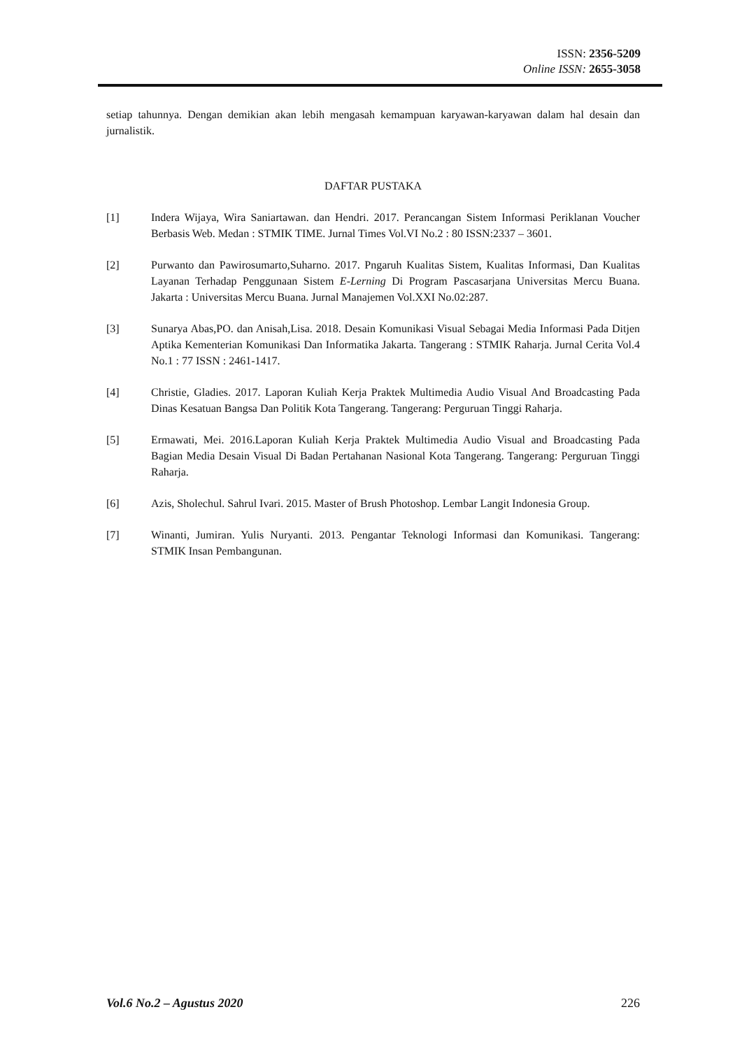ISSN: 2356-5209
Online ISSN: 2655-3058
setiap tahunnya. Dengan demikian akan lebih mengasah kemampuan karyawan-karyawan dalam hal desain dan jurnalistik.
DAFTAR PUSTAKA
[1] Indera Wijaya, Wira Saniartawan. dan Hendri. 2017. Perancangan Sistem Informasi Periklanan Voucher Berbasis Web. Medan : STMIK TIME. Jurnal Times Vol.VI No.2 : 80 ISSN:2337 – 3601.
[2] Purwanto dan Pawirosumarto,Suharno. 2017. Pngaruh Kualitas Sistem, Kualitas Informasi, Dan Kualitas Layanan Terhadap Penggunaan Sistem E-Lerning Di Program Pascasarjana Universitas Mercu Buana. Jakarta : Universitas Mercu Buana. Jurnal Manajemen Vol.XXI No.02:287.
[3] Sunarya Abas,PO. dan Anisah,Lisa. 2018. Desain Komunikasi Visual Sebagai Media Informasi Pada Ditjen Aptika Kementerian Komunikasi Dan Informatika Jakarta. Tangerang : STMIK Raharja. Jurnal Cerita Vol.4 No.1 : 77 ISSN : 2461-1417.
[4] Christie, Gladies. 2017. Laporan Kuliah Kerja Praktek Multimedia Audio Visual And Broadcasting Pada Dinas Kesatuan Bangsa Dan Politik Kota Tangerang. Tangerang: Perguruan Tinggi Raharja.
[5] Ermawati, Mei. 2016.Laporan Kuliah Kerja Praktek Multimedia Audio Visual and Broadcasting Pada Bagian Media Desain Visual Di Badan Pertahanan Nasional Kota Tangerang. Tangerang: Perguruan Tinggi Raharja.
[6] Azis, Sholechul. Sahrul Ivari. 2015. Master of Brush Photoshop. Lembar Langit Indonesia Group.
[7] Winanti, Jumiran. Yulis Nuryanti. 2013. Pengantar Teknologi Informasi dan Komunikasi. Tangerang: STMIK Insan Pembangunan.
Vol.6 No.2 – Agustus 2020 226